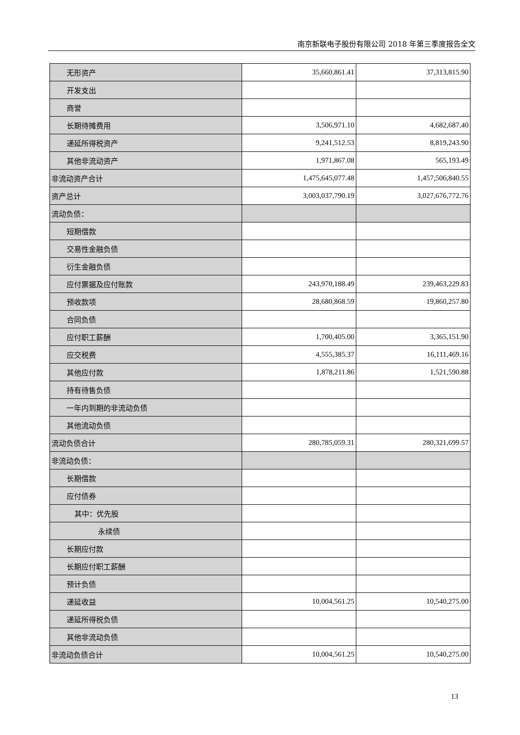南京新联电子股份有限公司 2018 年第三季度报告全文
| 无形资产 | 35,660,861.41 | 37,313,815.90 |
| 开发支出 | | |
| 商誉 | | |
| 长期待摊费用 | 3,506,971.10 | 4,682,687.40 |
| 递延所得税资产 | 9,241,512.53 | 8,819,243.90 |
| 其他非流动资产 | 1,971,867.08 | 565,193.49 |
| 非流动资产合计 | 1,475,645,077.48 | 1,457,506,840.55 |
| 资产总计 | 3,003,037,790.19 | 3,027,676,772.76 |
| 流动负债： | | |
| 短期借款 | | |
| 交易性金融负债 | | |
| 衍生金融负债 | | |
| 应付票据及应付账款 | 243,970,188.49 | 239,463,229.83 |
| 预收款项 | 28,680,868.59 | 19,860,257.80 |
| 合同负债 | | |
| 应付职工薪酬 | 1,700,405.00 | 3,365,151.90 |
| 应交税费 | 4,555,385.37 | 16,111,469.16 |
| 其他应付款 | 1,878,211.86 | 1,521,590.88 |
| 持有待售负债 | | |
| 一年内到期的非流动负债 | | |
| 其他流动负债 | | |
| 流动负债合计 | 280,785,059.31 | 280,321,699.57 |
| 非流动负债： | | |
| 长期借款 | | |
| 应付债券 | | |
| 其中：优先股 | | |
| 永续债 | | |
| 长期应付款 | | |
| 长期应付职工薪酬 | | |
| 预计负债 | | |
| 递延收益 | 10,004,561.25 | 10,540,275.00 |
| 递延所得税负债 | | |
| 其他非流动负债 | | |
| 非流动负债合计 | 10,004,561.25 | 10,540,275.00 |
13